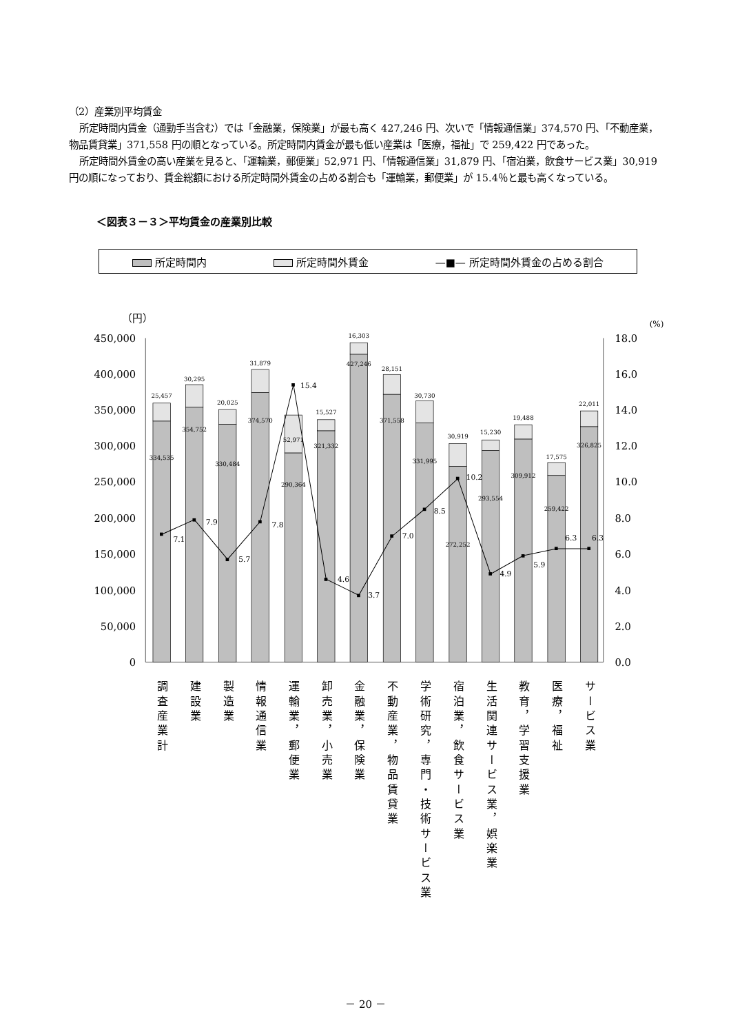（2）産業別平均賃金
所定時間内賃金（通勤手当含む）では「金融業，保険業」が最も高く 427,246 円、次いで「情報通信業」374,570 円、「不動産業，物品賃貸業」371,558 円の順となっている。所定時間内賃金が最も低い産業は「医療，福祉」で 259,422 円であった。
所定時間外賃金の高い産業を見ると、「運輸業，郵便業」52,971 円、「情報通信業」31,879 円、「宿泊業，飲食サービス業」30,919 円の順になっており、賃金総額における所定時間外賃金の占める割合も「運輸業，郵便業」が 15.4％と最も高くなっている。
＜図表３－３＞平均賃金の産業別比較
所定時間内 所定時間外賃金 —■— 所定時間外賃金の占める割合
（円）
(%)
450,000
400,000
350,000
300,000
250,000
200,000
150,000
100,000
50,000
0
18.0
16.0
14.0
12.0
10.0
8.0
6.0
4.0
2.0
0.0
25,457
30,295
20,025
31,879
15,527
16,303
28,151
30,730
30,919
15,230
19,488
17,575
22,011
334,535
354,752
330,484
374,570
52,971
290,364
321,332
427,246
371,558
331,995
272,252
293,554
309,912
259,422
326,825
7.1
7.9
5.7
7.8
15.4
4.6
3.7
7.0
8.5
10.2
4.9
5.9
6.3
6.3
調査産業計
建設業
製造業
情報通信業
運輸業，郵便業
卸売業，小売業
金融業，保険業
不動産業，物品賃貸業
学術研究，専門・技術サービス業
宿泊業，飲食サービス業
生活関連サービス業，娯楽業
教育，学習支援業
医療，福祉
サービス業
－ 20 －